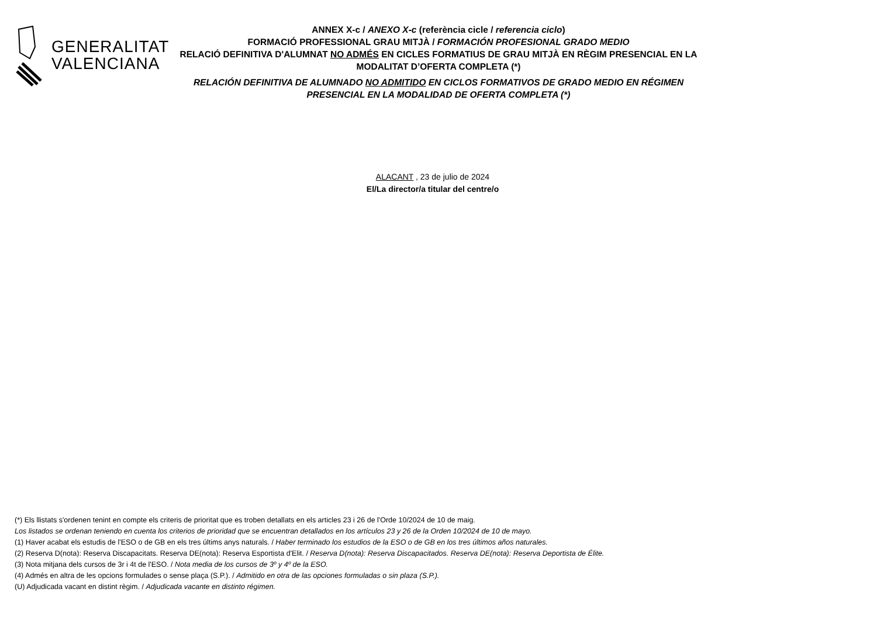GENERALITAT
VALENCIANA
ANNEX X-c / ANEXO X-c (referència cicle / referencia ciclo)
FORMACIÓ PROFESSIONAL GRAU MITJÀ / FORMACIÓN PROFESIONAL GRADO MEDIO
RELACIÓ DEFINITIVA D'ALUMNAT NO ADMÉS EN CICLES FORMATIUS DE GRAU MITJÀ EN RÈGIM PRESENCIAL EN LA MODALITAT D’OFERTA COMPLETA (*)
RELACIÓN DEFINITIVA DE ALUMNADO NO ADMITIDO EN CICLOS FORMATIVOS DE GRADO MEDIO EN RÉGIMEN PRESENCIAL EN LA MODALIDAD DE OFERTA COMPLETA (*)
ALACANT , 23 de julio de 2024
El/La director/a titular del centre/o
(*) Els llistats s'ordenen tenint en compte els criteris de prioritat que es troben detallats en els articles 23 i 26 de l'Orde 10/2024 de 10 de maig.
Los listados se ordenan teniendo en cuenta los criterios de prioridad que se encuentran detallados en los artículos 23 y 26 de la Orden 10/2024 de 10 de mayo.
(1) Haver acabat els estudis de l'ESO o de GB en els tres últims anys naturals. / Haber terminado los estudios de la ESO o de GB en los tres últimos años naturales.
(2) Reserva D(nota): Reserva Discapacitats. Reserva DE(nota): Reserva Esportista d'Elit. / Reserva D(nota): Reserva Discapacitados. Reserva DE(nota): Reserva Deportista de Élite.
(3) Nota mitjana dels cursos de 3r i 4t de l'ESO. / Nota media de los cursos de 3º y 4º de la ESO.
(4) Admés en altra de les opcions formulades o sense plaça (S.P.). / Admitido en otra de las opciones formuladas o sin plaza (S.P.).
(U) Adjudicada vacant en distint règim. / Adjudicada vacante en distinto régimen.